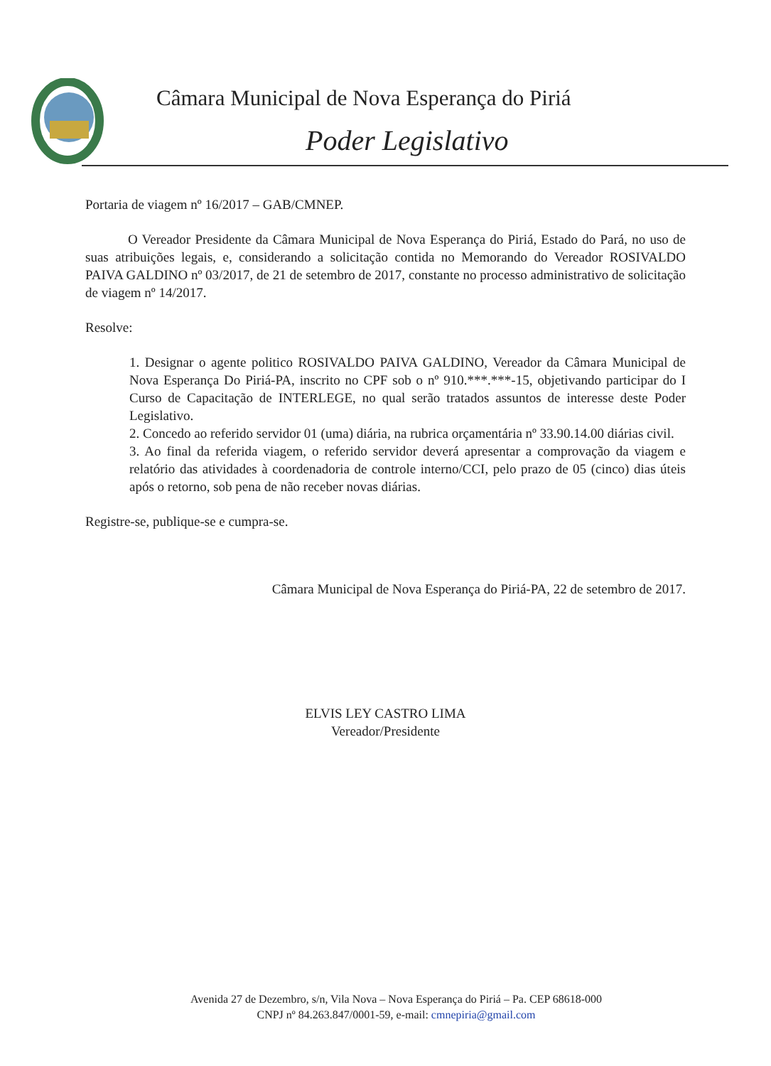Câmara Municipal de Nova Esperança do Piriá
Poder Legislativo
Portaria de viagem nº 16/2017 – GAB/CMNEP.
O Vereador Presidente da Câmara Municipal de Nova Esperança do Piriá, Estado do Pará, no uso de suas atribuições legais, e, considerando a solicitação contida no Memorando do Vereador ROSIVALDO PAIVA GALDINO nº 03/2017, de 21 de setembro de 2017, constante no processo administrativo de solicitação de viagem nº 14/2017.
Resolve:
1. Designar o agente politico ROSIVALDO PAIVA GALDINO, Vereador da Câmara Municipal de Nova Esperança Do Piriá-PA, inscrito no CPF sob o nº 910.***.***-15, objetivando participar do I Curso de Capacitação de INTERLEGE, no qual serão tratados assuntos de interesse deste Poder Legislativo.
2. Concedo ao referido servidor 01 (uma) diária, na rubrica orçamentária nº 33.90.14.00 diárias civil.
3. Ao final da referida viagem, o referido servidor deverá apresentar a comprovação da viagem e relatório das atividades à coordenadoria de controle interno/CCI, pelo prazo de 05 (cinco) dias úteis após o retorno, sob pena de não receber novas diárias.
Registre-se, publique-se e cumpra-se.
Câmara Municipal de Nova Esperança do Piriá-PA, 22 de setembro de 2017.
ELVIS LEY CASTRO LIMA
Vereador/Presidente
Avenida 27 de Dezembro, s/n, Vila Nova – Nova Esperança do Piriá – Pa. CEP 68618-000
CNPJ nº 84.263.847/0001-59, e-mail: cmnepiria@gmail.com